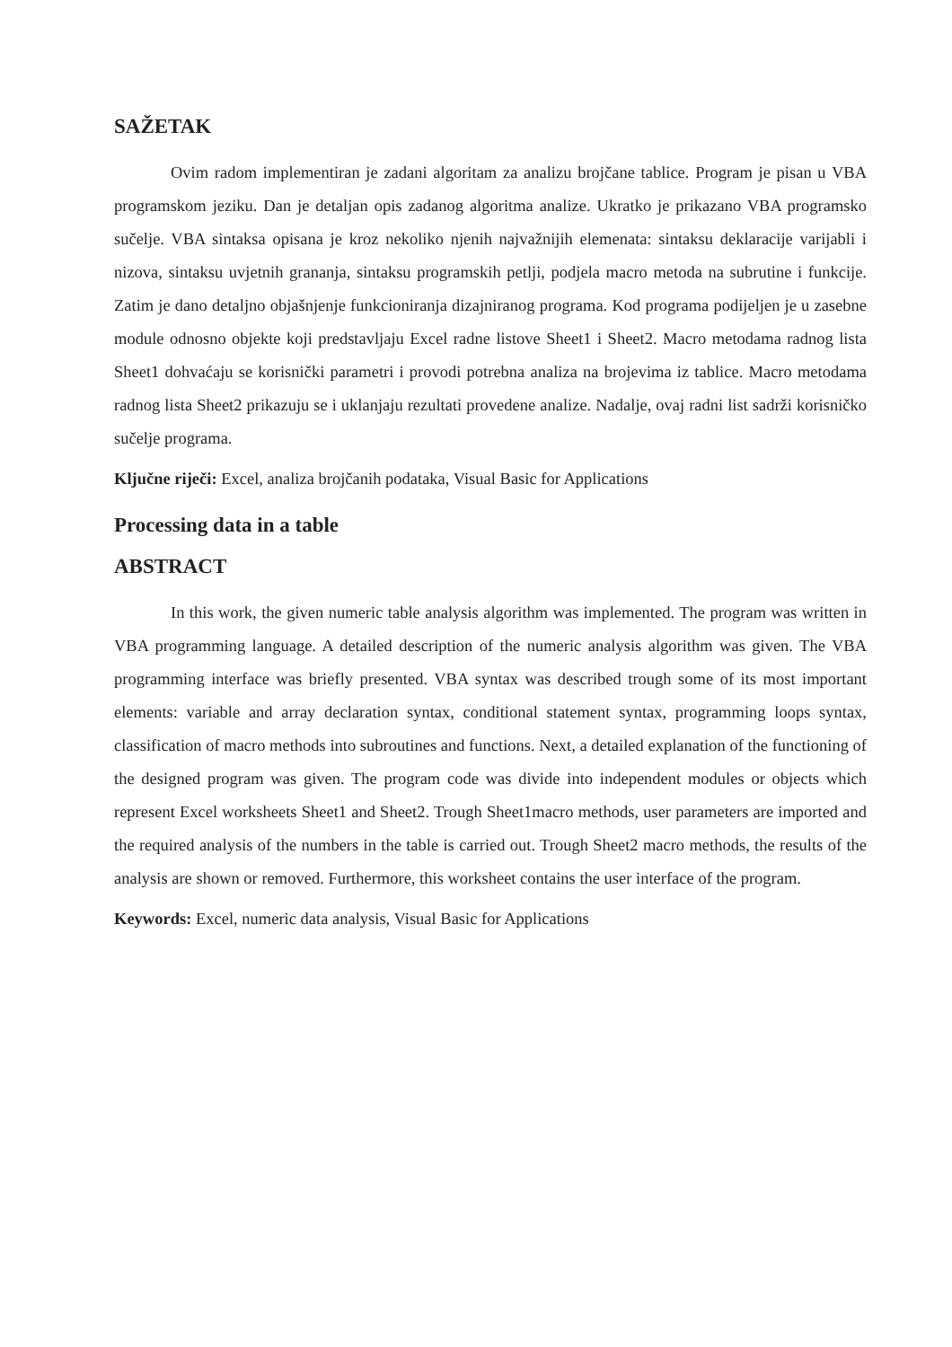SAŽETAK
Ovim radom implementiran je zadani algoritam za analizu brojčane tablice. Program je pisan u VBA programskom jeziku. Dan je detaljan opis zadanog algoritma analize. Ukratko je prikazano VBA programsko sučelje. VBA sintaksa opisana je kroz nekoliko njenih najvažnijih elemenata: sintaksu deklaracije varijabli i nizova, sintaksu uvjetnih grananja, sintaksu programskih petlji, podjela macro metoda na subrutine i funkcije. Zatim je dano detaljno objašnjenje funkcioniranja dizajniranog programa. Kod programa podijeljen je u zasebne module odnosno objekte koji predstavljaju Excel radne listove Sheet1 i Sheet2. Macro metodama radnog lista Sheet1 dohvaćaju se korisnički parametri i provodi potrebna analiza na brojevima iz tablice. Macro metodama radnog lista Sheet2 prikazuju se i uklanjaju rezultati provedene analize. Nadalje, ovaj radni list sadrži korisničko sučelje programa.
Ključne riječi: Excel, analiza brojčanih podataka, Visual Basic for Applications
Processing data in a table
ABSTRACT
In this work, the given numeric table analysis algorithm was implemented. The program was written in VBA programming language. A detailed description of the numeric analysis algorithm was given. The VBA programming interface was briefly presented. VBA syntax was described trough some of its most important elements: variable and array declaration syntax, conditional statement syntax, programming loops syntax, classification of macro methods into subroutines and functions. Next, a detailed explanation of the functioning of the designed program was given. The program code was divide into independent modules or objects which represent Excel worksheets Sheet1 and Sheet2. Trough Sheet1macro methods, user parameters are imported and the required analysis of the numbers in the table is carried out. Trough Sheet2 macro methods, the results of the analysis are shown or removed. Furthermore, this worksheet contains the user interface of the program.
Keywords: Excel, numeric data analysis, Visual Basic for Applications